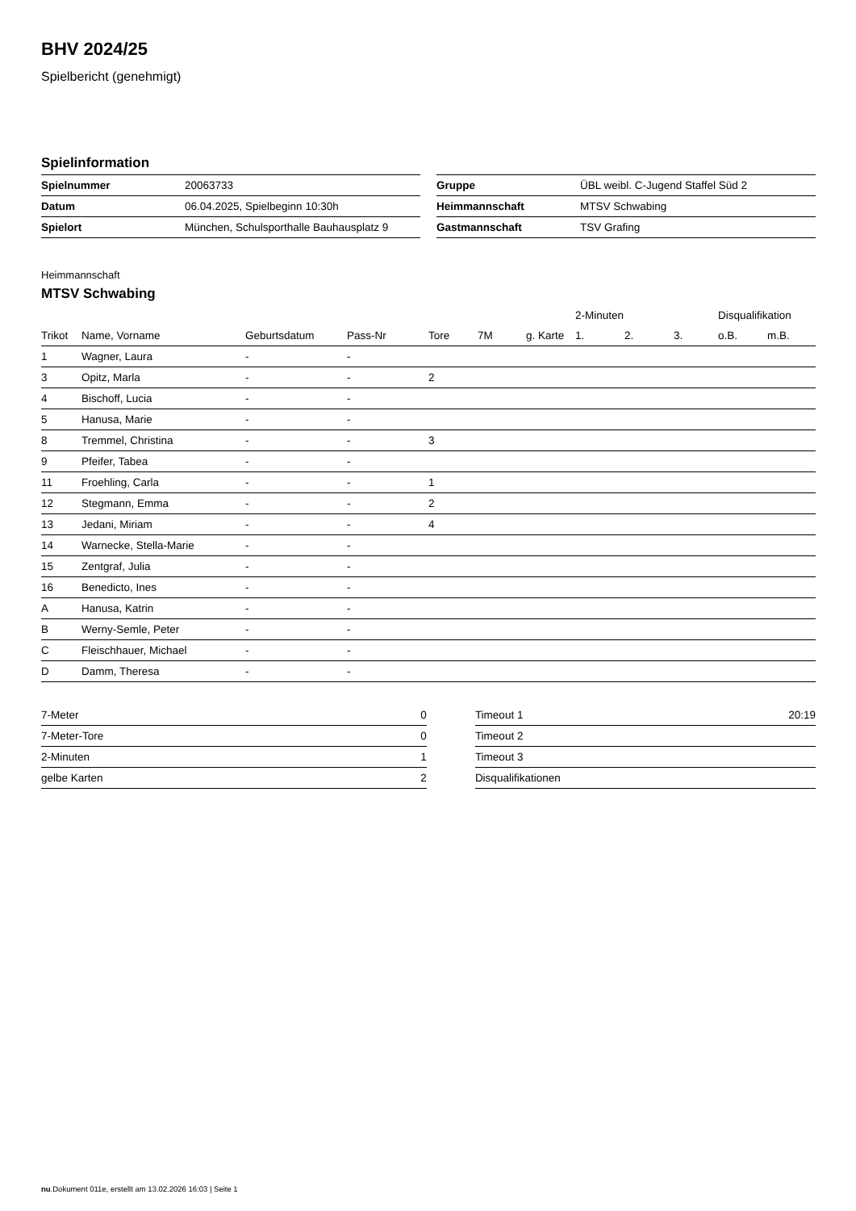BHV 2024/25
Spielbericht (genehmigt)
Spielinformation
| Spielnummer | 20063733 |
| Datum | 06.04.2025, Spielbeginn 10:30h |
| Spielort | München, Schulsporthalle Bauhausplatz 9 |
| Gruppe | ÜBL weibl. C-Jugend Staffel Süd 2 |
| Heimmannschaft | MTSV Schwabing |
| Gastmannschaft | TSV Grafing |
Heimmannschaft
MTSV Schwabing
| | | | | | | | 2-Minuten | | | Disqualifikation | |
| --- | --- | --- | --- | --- | --- | --- | --- | --- | --- | --- | --- |
| Trikot | Name, Vorname | Geburtsdatum | Pass-Nr | Tore | 7M | g. Karte | 1. | 2. | 3. | o.B. | m.B. |
| 1 | Wagner, Laura | - | - | | | | | | | | |
| 3 | Opitz, Marla | - | - | 2 | | | | | | | |
| 4 | Bischoff, Lucia | - | - | | | | | | | | |
| 5 | Hanusa, Marie | - | - | | | | | | | | |
| 8 | Tremmel, Christina | - | - | 3 | | | | | | | |
| 9 | Pfeifer, Tabea | - | - | | | | | | | | |
| 11 | Froehling, Carla | - | - | 1 | | | | | | | |
| 12 | Stegmann, Emma | - | - | 2 | | | | | | | |
| 13 | Jedani, Miriam | - | - | 4 | | | | | | | |
| 14 | Warnecke, Stella-Marie | - | - | | | | | | | | |
| 15 | Zentgraf, Julia | - | - | | | | | | | | |
| 16 | Benedicto, Ines | - | - | | | | | | | | |
| A | Hanusa, Katrin | - | - | | | | | | | | |
| B | Werny-Semle, Peter | - | - | | | | | | | | |
| C | Fleischhauer, Michael | - | - | | | | | | | | |
| D | Damm, Theresa | - | - | | | | | | | | |
| 7-Meter | 0 |
| 7-Meter-Tore | 0 |
| 2-Minuten | 1 |
| gelbe Karten | 2 |
| Timeout 1 | 20:19 |
| Timeout 2 | |
| Timeout 3 | |
| Disqualifikationen | |
nu.Dokument 011e, erstellt am 13.02.2026 16:03 | Seite 1